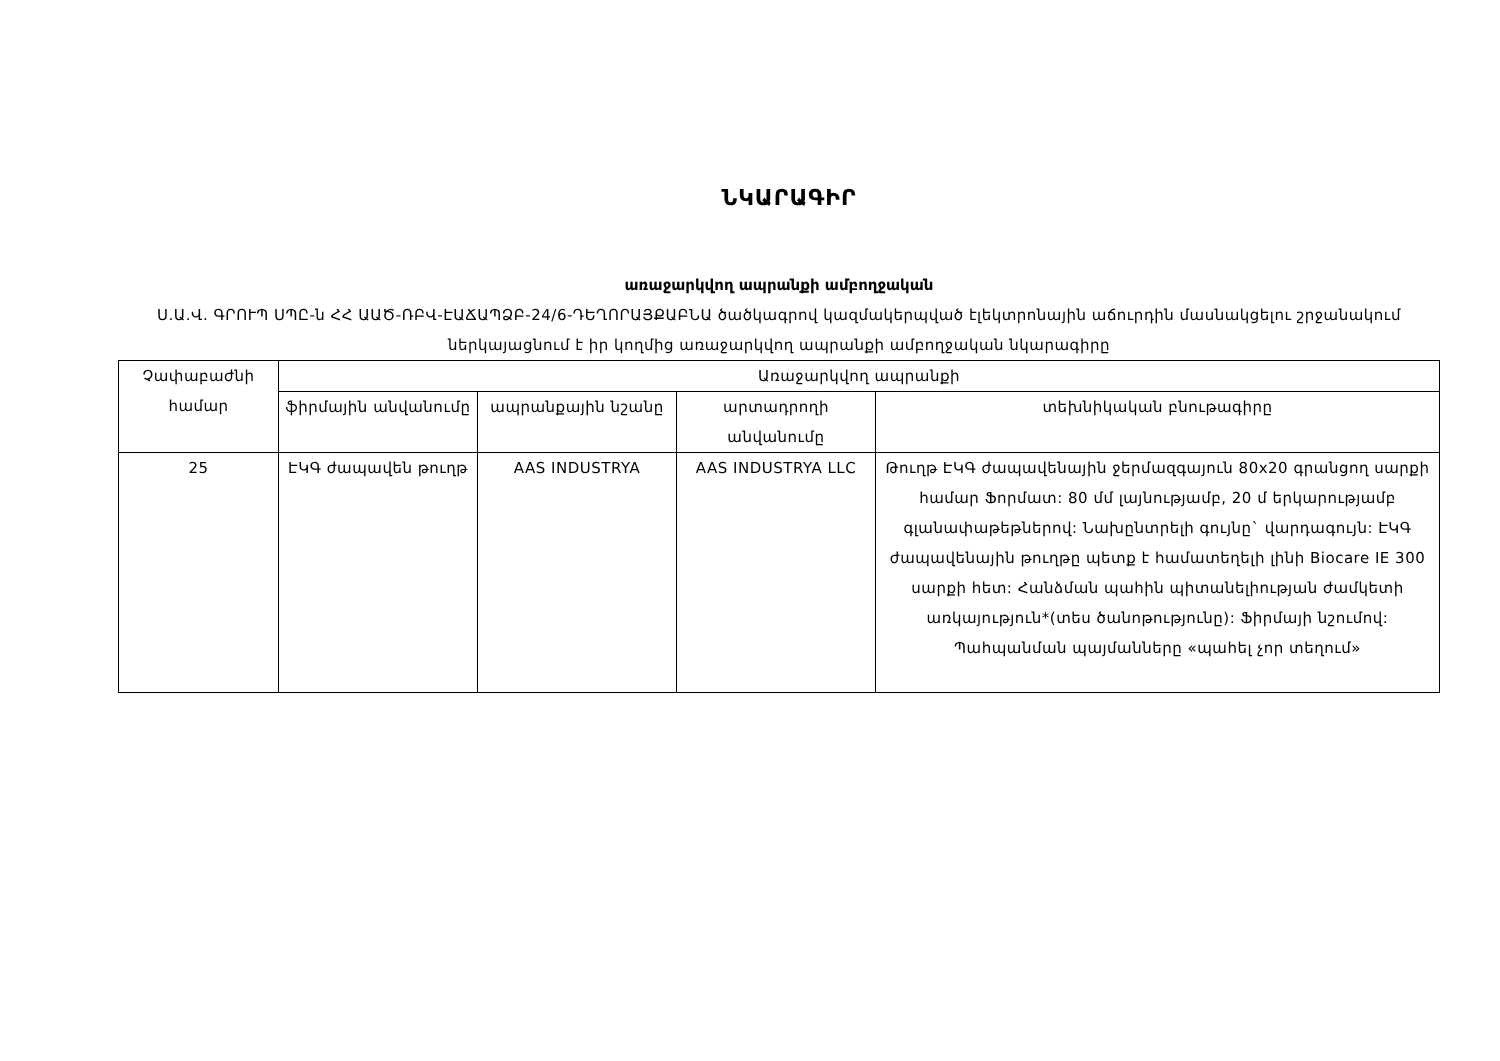ՆԿԱՐԱԳԻՐ
առաջարկվող ապրանքի ամբողջական
Ս.Ա.Վ. ԳՐՈՒՊ ՍՊԸ-ն ՀՀ ԱԱԾ-ՌԲՎ-ԷԱՃԱՊՁԲ-24/6-ԴԵՂՈՐԱՅՔԱԲՆԱ ծածկագրով կազմակերպված էլեկտրոնային աճուրդին մասնակցելու շրջանակում ներկայացնում է իր կողմից առաջարկվող ապրանքի ամբողջական նկարագիրը
| Չափաբաժնի համար | Առաջարկվող ապրանքի | | | |
| --- | --- | --- | --- | --- |
| | ֆիրմային անվանումը | ապրանքային նշանը | արտադրողի անվանումը | տեխնիկական բնութագիրը |
| 25 | ԷԿԳ ժապավեն թուղթ | AAS INDUSTRYA | AAS INDUSTRYA LLC | Թուղթ ԷԿԳ ժապավենային ջերմազգայուն 80x20 գրանցող սարքի համար Ֆորմատ: 80 մմ լայնությամբ, 20 մ երկարությամբ գլանափաթեթներով: Նախընտրելի գույնը` վարդագույն: ԷԿԳ ժապավենային թուղթը պետք է համատեղելի լինի Biocare IE 300 սարքի հետ: Հանձման պահին պիտանելիության ժամկետի առկայություն*(տես ծանոթությունը): Ֆիրմայի նշումով: Պահպանման պայմանները «պահել չոր տեղում» |